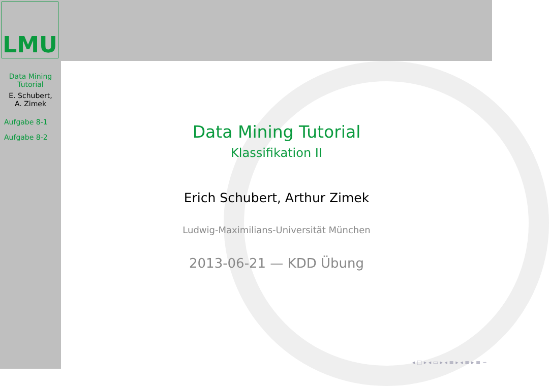LMU
Data Mining
Tutorial
E. Schubert,
A. Zimek
Aufgabe 8-1
Aufgabe 8-2
Data Mining Tutorial
Klassifikation II
Erich Schubert, Arthur Zimek
Ludwig-Maximilians-Universität München
2013-06-21 — KDD Übung
◂ □ ▸ ◂ ▭ ▸ ◂ ≡ ▸ ◂ ≡ ▸ ≡ ∽